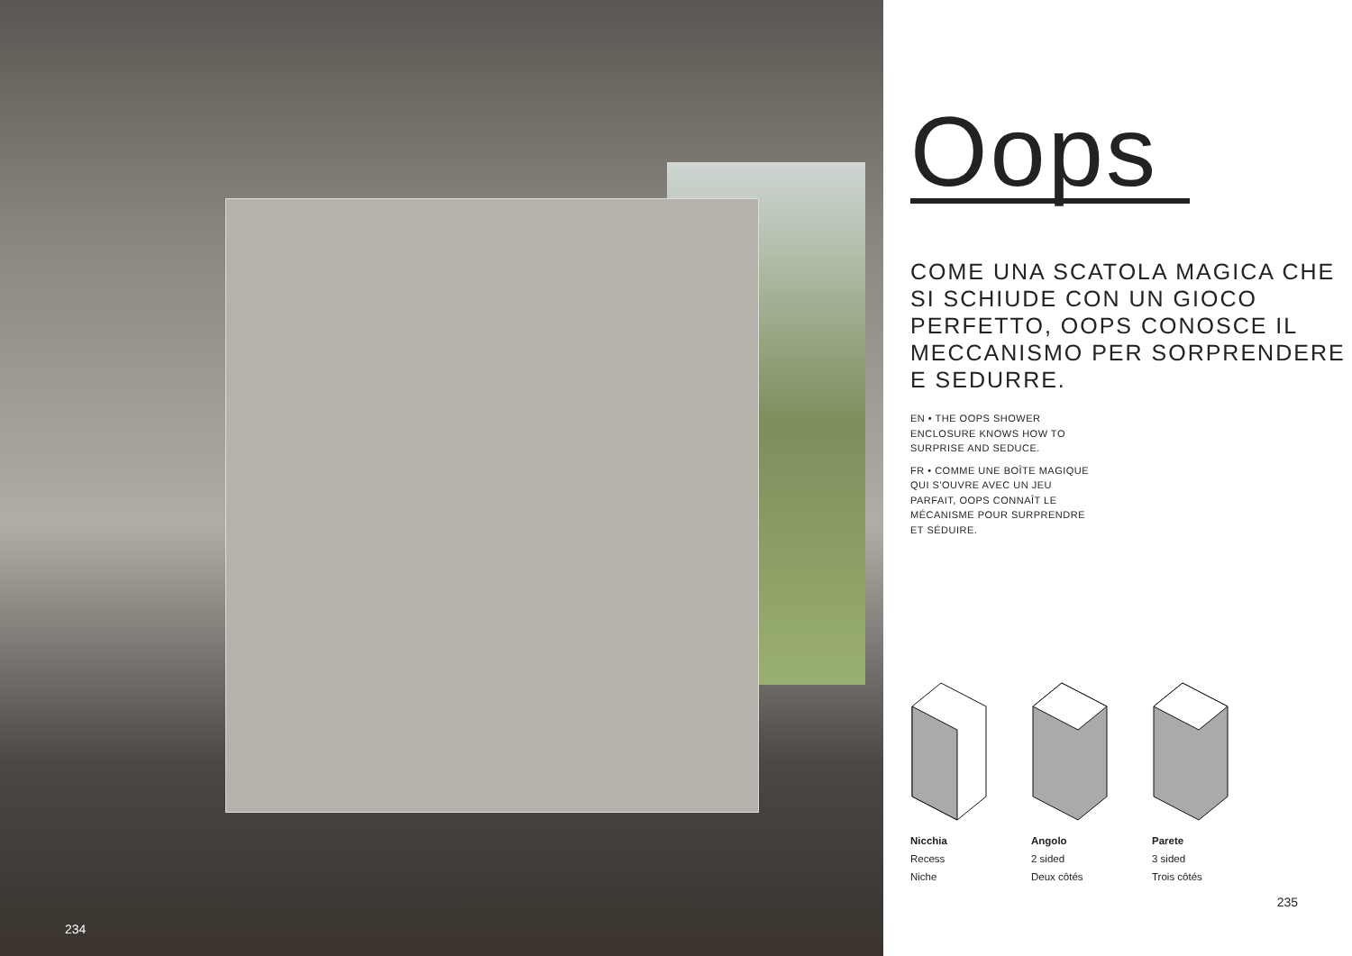234
Oops
COME UNA SCATOLA MAGICA CHE SI SCHIUDE CON UN GIOCO PERFETTO, OOPS CONOSCE IL MECCANISMO PER SORPRENDERE E SEDURRE.
EN • THE OOPS SHOWER ENCLOSURE KNOWS HOW TO SURPRISE AND SEDUCE.
FR • COMME UNE BOÎTE MAGIQUE QUI S'OUVRE AVEC UN JEU PARFAIT, OOPS CONNAÎT LE MÉCANISME POUR SURPRENDRE ET SÉDUIRE.
Nicchia
Recess
Niche
Angolo
2 sided
Deux côtés
Parete
3 sided
Trois côtés
235